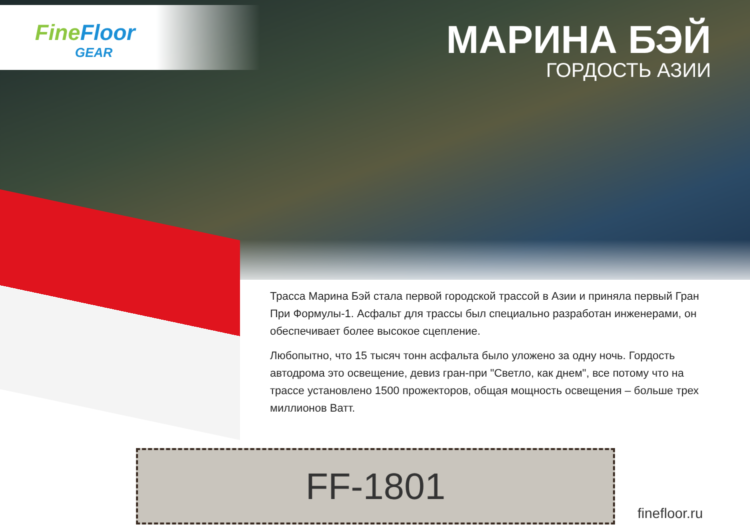FineFloor
GEAR
МАРИНА БЭЙ
ГОРДОСТЬ АЗИИ
Трасса Марина Бэй стала первой городской трассой в Азии и приняла первый Гран При Формулы-1. Асфальт для трассы был специально разработан инженерами, он обеспечивает более высокое сцепление.
Любопытно, что 15 тысяч тонн асфальта было уложено за одну ночь. Гордость автодрома это освещение, девиз гран-при "Светло, как днем", все потому что на трассе установлено 1500 прожекторов, общая мощность освещения – больше трех миллионов Ватт.
FF-1801
finefloor.ru